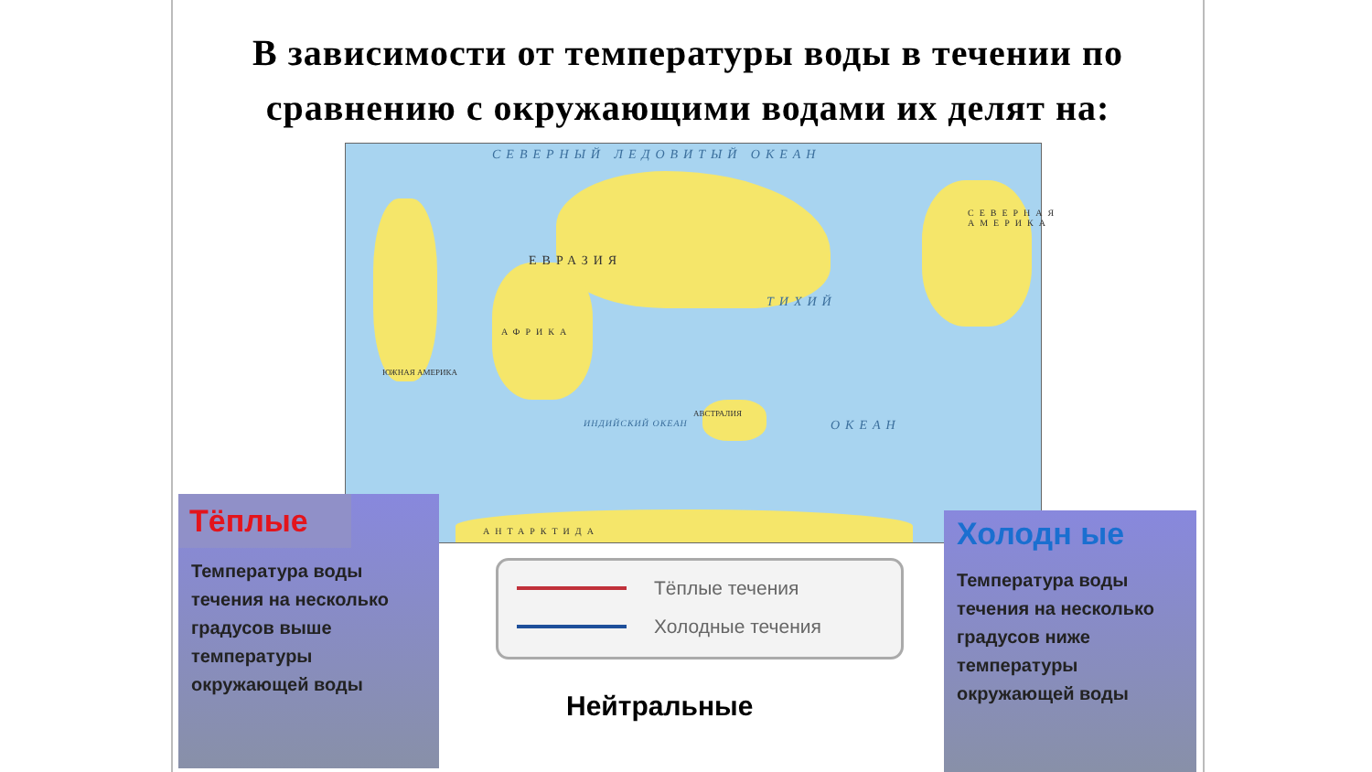В зависимости от температуры воды в течении по сравнению с окружающими водами их делят на:
СЕВЕРНЫЙ ЛЕДОВИТЫЙ ОКЕАН
ЕВРАЗИЯ
АФРИКА
СЕВЕРНАЯ АМЕРИКА
ТИХИЙ
ОКЕАН ИНДИЙСКИЙ ОКЕАН
АВСТРАЛИЯ
ЮЖНАЯ АМЕРИКА
АНТАРКТИДА
Тёплые
Температура воды течения на несколько градусов выше температуры окружающей воды
Тёплые течения
Холодные течения
Нейтральные
Холодн ые
Температура воды течения на несколько градусов ниже температуры окружающей воды